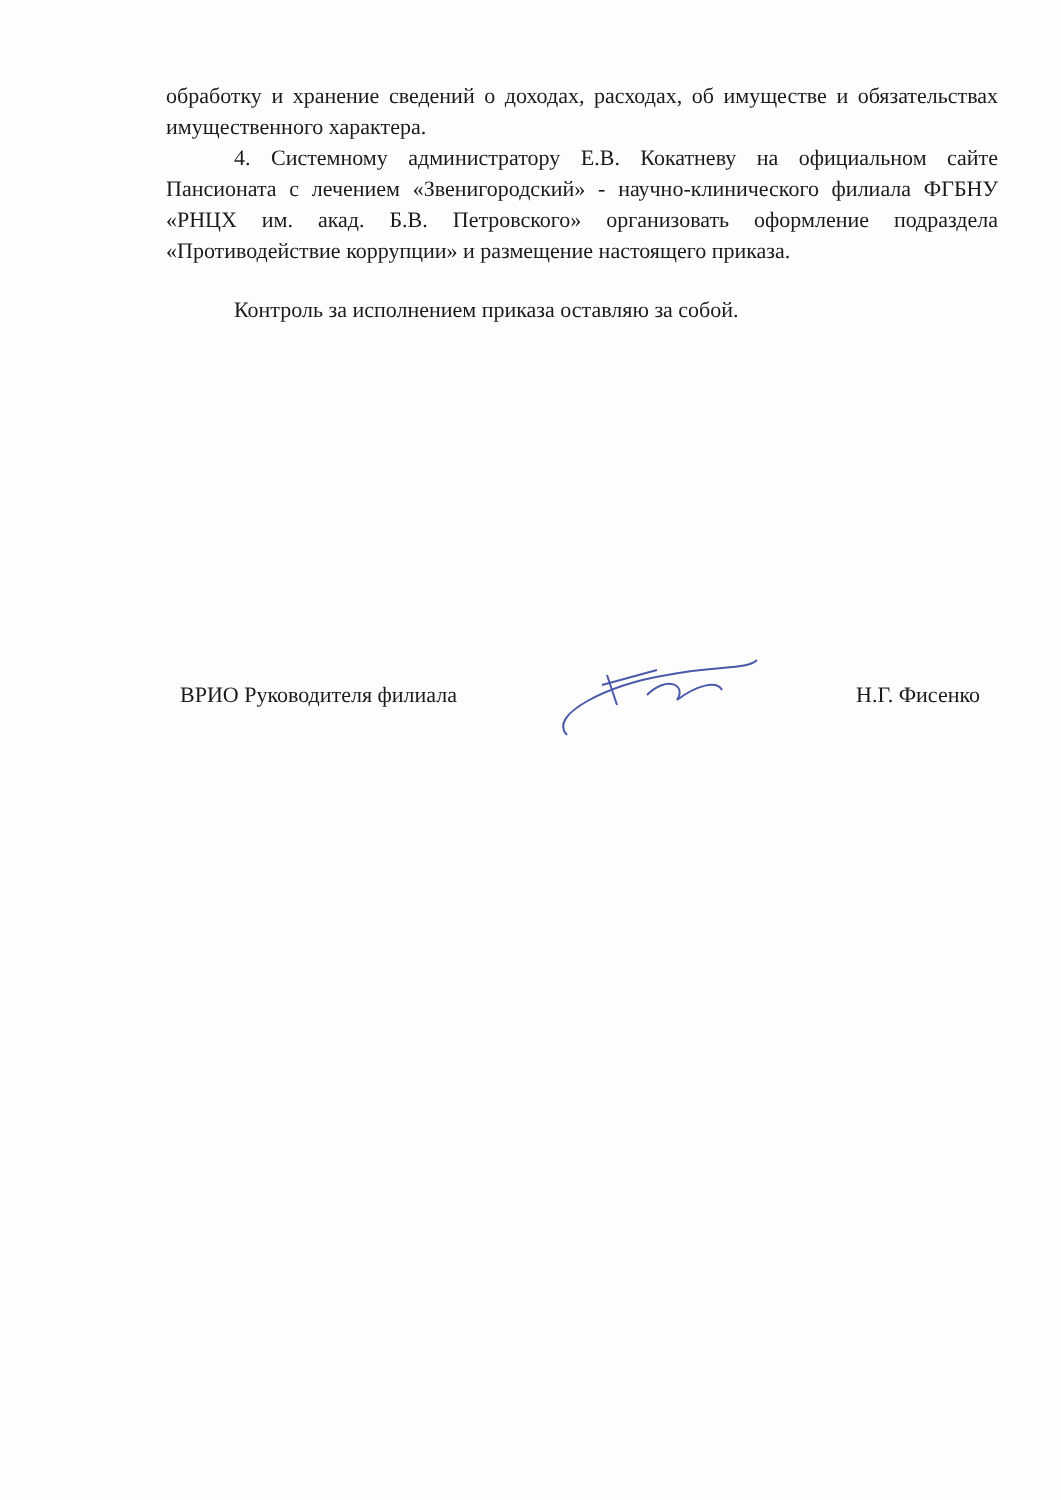обработку и хранение сведений о доходах, расходах, об имуществе и обязательствах имущественного характера.
4. Системному администратору Е.В. Кокатневу на официальном сайте Пансионата с лечением «Звенигородский» - научно-клинического филиала ФГБНУ «РНЦХ им. акад. Б.В. Петровского» организовать оформление подраздела «Противодействие коррупции» и размещение настоящего приказа.
Контроль за исполнением приказа оставляю за собой.
ВРИО Руководителя филиала Н.Г. Фисенко